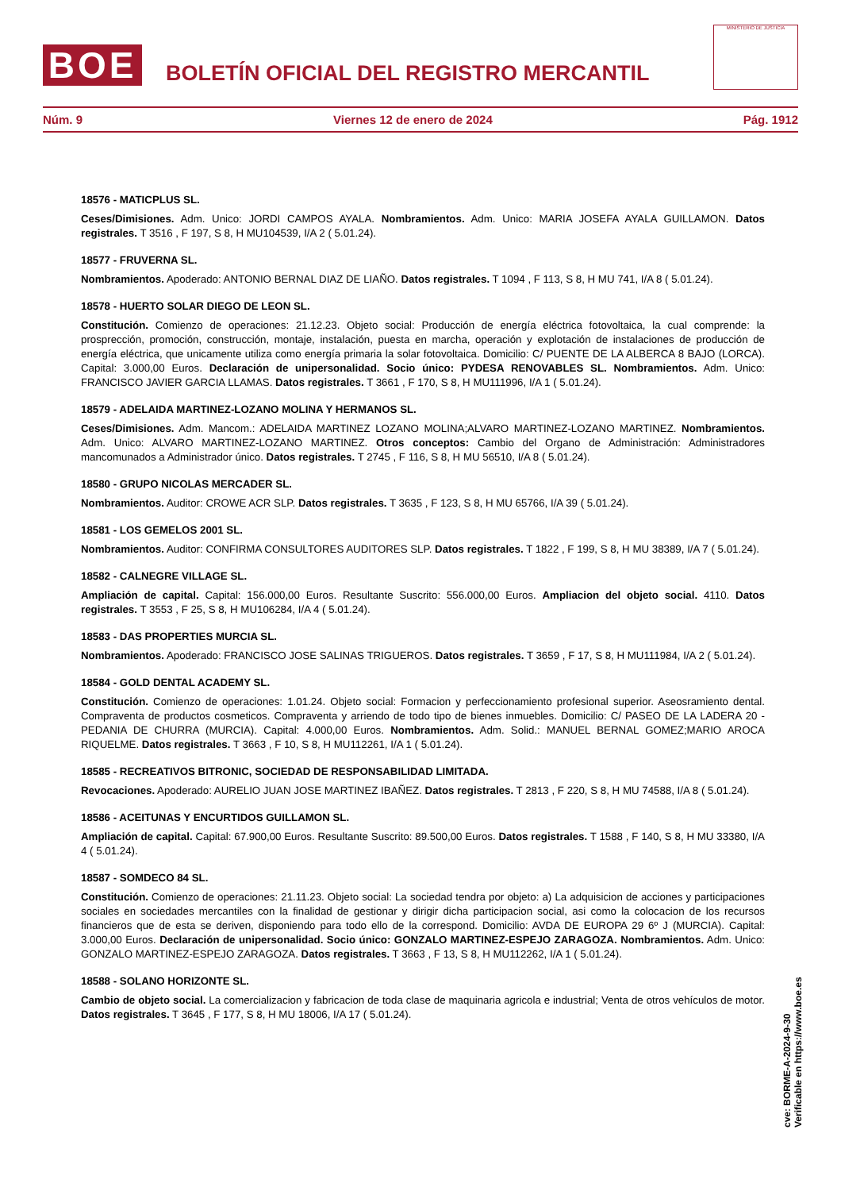BOE
BOLETÍN OFICIAL DEL REGISTRO MERCANTIL
MINISTERIO DE JUSTICIA
Núm. 9 Viernes 12 de enero de 2024 Pág. 1912
18576 - MATICPLUS SL.
Ceses/Dimisiones. Adm. Unico: JORDI CAMPOS AYALA. Nombramientos. Adm. Unico: MARIA JOSEFA AYALA GUILLAMON. Datos registrales. T 3516 , F 197, S 8, H MU104539, I/A 2 ( 5.01.24).
18577 - FRUVERNA SL.
Nombramientos. Apoderado: ANTONIO BERNAL DIAZ DE LIAÑO. Datos registrales. T 1094 , F 113, S 8, H MU 741, I/A 8 ( 5.01.24).
18578 - HUERTO SOLAR DIEGO DE LEON SL.
Constitución. Comienzo de operaciones: 21.12.23. Objeto social: Producción de energía eléctrica fotovoltaica, la cual comprende: la prosprección, promoción, construcción, montaje, instalación, puesta en marcha, operación y explotación de instalaciones de producción de energía eléctrica, que unicamente utiliza como energía primaria la solar fotovoltaica. Domicilio: C/ PUENTE DE LA ALBERCA 8 BAJO (LORCA). Capital: 3.000,00 Euros. Declaración de unipersonalidad. Socio único: PYDESA RENOVABLES SL. Nombramientos. Adm. Unico: FRANCISCO JAVIER GARCIA LLAMAS. Datos registrales. T 3661 , F 170, S 8, H MU111996, I/A 1 ( 5.01.24).
18579 - ADELAIDA MARTINEZ-LOZANO MOLINA Y HERMANOS SL.
Ceses/Dimisiones. Adm. Mancom.: ADELAIDA MARTINEZ LOZANO MOLINA;ALVARO MARTINEZ-LOZANO MARTINEZ. Nombramientos. Adm. Unico: ALVARO MARTINEZ-LOZANO MARTINEZ. Otros conceptos: Cambio del Organo de Administración: Administradores mancomunados a Administrador único. Datos registrales. T 2745 , F 116, S 8, H MU 56510, I/A 8 ( 5.01.24).
18580 - GRUPO NICOLAS MERCADER SL.
Nombramientos. Auditor: CROWE ACR SLP. Datos registrales. T 3635 , F 123, S 8, H MU 65766, I/A 39 ( 5.01.24).
18581 - LOS GEMELOS 2001 SL.
Nombramientos. Auditor: CONFIRMA CONSULTORES AUDITORES SLP. Datos registrales. T 1822 , F 199, S 8, H MU 38389, I/A 7 ( 5.01.24).
18582 - CALNEGRE VILLAGE SL.
Ampliación de capital. Capital: 156.000,00 Euros. Resultante Suscrito: 556.000,00 Euros. Ampliacion del objeto social. 4110. Datos registrales. T 3553 , F 25, S 8, H MU106284, I/A 4 ( 5.01.24).
18583 - DAS PROPERTIES MURCIA SL.
Nombramientos. Apoderado: FRANCISCO JOSE SALINAS TRIGUEROS. Datos registrales. T 3659 , F 17, S 8, H MU111984, I/A 2 ( 5.01.24).
18584 - GOLD DENTAL ACADEMY SL.
Constitución. Comienzo de operaciones: 1.01.24. Objeto social: Formacion y perfeccionamiento profesional superior. Aseosramiento dental. Compraventa de productos cosmeticos. Compraventa y arriendo de todo tipo de bienes inmuebles. Domicilio: C/ PASEO DE LA LADERA 20 - PEDANIA DE CHURRA (MURCIA). Capital: 4.000,00 Euros. Nombramientos. Adm. Solid.: MANUEL BERNAL GOMEZ;MARIO AROCA RIQUELME. Datos registrales. T 3663 , F 10, S 8, H MU112261, I/A 1 ( 5.01.24).
18585 - RECREATIVOS BITRONIC, SOCIEDAD DE RESPONSABILIDAD LIMITADA.
Revocaciones. Apoderado: AURELIO JUAN JOSE MARTINEZ IBAÑEZ. Datos registrales. T 2813 , F 220, S 8, H MU 74588, I/A 8 ( 5.01.24).
18586 - ACEITUNAS Y ENCURTIDOS GUILLAMON SL.
Ampliación de capital. Capital: 67.900,00 Euros. Resultante Suscrito: 89.500,00 Euros. Datos registrales. T 1588 , F 140, S 8, H MU 33380, I/A 4 ( 5.01.24).
18587 - SOMDECO 84 SL.
Constitución. Comienzo de operaciones: 21.11.23. Objeto social: La sociedad tendra por objeto: a) La adquisicion de acciones y participaciones sociales en sociedades mercantiles con la finalidad de gestionar y dirigir dicha participacion social, asi como la colocacion de los recursos financieros que de esta se deriven, disponiendo para todo ello de la correspond. Domicilio: AVDA DE EUROPA 29 6º J (MURCIA). Capital: 3.000,00 Euros. Declaración de unipersonalidad. Socio único: GONZALO MARTINEZ-ESPEJO ZARAGOZA. Nombramientos. Adm. Unico: GONZALO MARTINEZ-ESPEJO ZARAGOZA. Datos registrales. T 3663 , F 13, S 8, H MU112262, I/A 1 ( 5.01.24).
18588 - SOLANO HORIZONTE SL.
Cambio de objeto social. La comercializacion y fabricacion de toda clase de maquinaria agricola e industrial; Venta de otros vehículos de motor. Datos registrales. T 3645 , F 177, S 8, H MU 18006, I/A 17 ( 5.01.24).
cve: BORME-A-2024-9-30
Verificable en https://www.boe.es